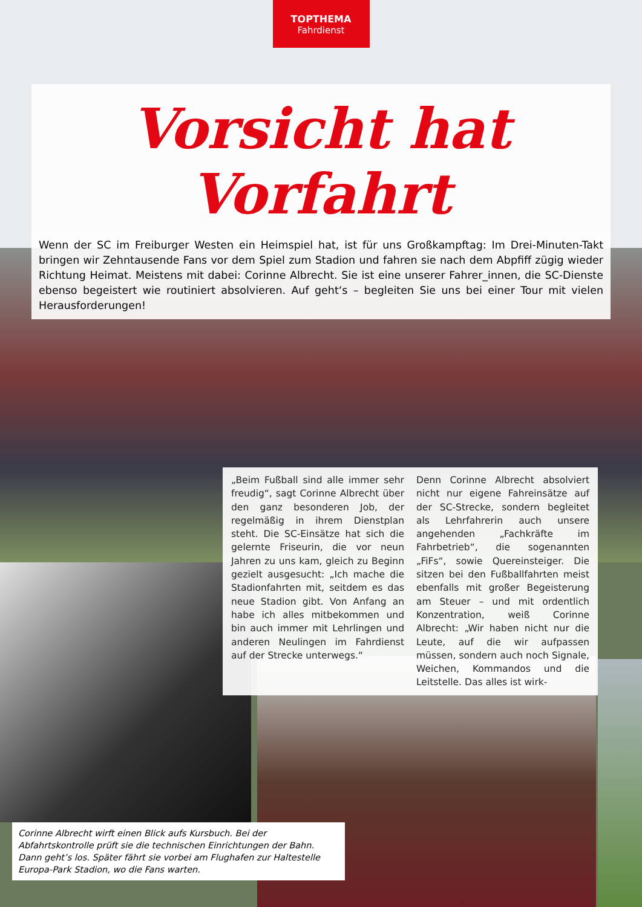TOPTHEMA
Fahrdienst
Vorsicht hat Vorfahrt
Wenn der SC im Freiburger Westen ein Heimspiel hat, ist für uns Großkampftag: Im Drei-Minuten-Takt bringen wir Zehntausende Fans vor dem Spiel zum Stadion und fahren sie nach dem Abpfiff zügig wieder Richtung Heimat. Meistens mit dabei: Corinne Albrecht. Sie ist eine unserer Fahrer_innen, die SC-Dienste ebenso begeistert wie routiniert absolvieren. Auf geht‘s – begleiten Sie uns bei einer Tour mit vielen Herausforderungen!
„Beim Fußball sind alle immer sehr freudig“, sagt Corinne Albrecht über den ganz besonderen Job, der regelmäßig in ihrem Dienstplan steht. Die SC-Einsätze hat sich die gelernte Friseurin, die vor neun Jahren zu uns kam, gleich zu Beginn gezielt ausgesucht: „Ich mache die Stadionfahrten mit, seitdem es das neue Stadion gibt. Von Anfang an habe ich alles mitbekommen und bin auch immer mit Lehrlingen und anderen Neulingen im Fahrdienst auf der Strecke unterwegs.“
Denn Corinne Albrecht absolviert nicht nur eigene Fahreinsätze auf der SC-Strecke, sondern begleitet als Lehrfahrerin auch unsere angehenden „Fachkräfte im Fahrbetrieb“, die sogenannten „FiFs“, sowie Quereinsteiger. Die sitzen bei den Fußballfahrten meist ebenfalls mit großer Begeisterung am Steuer – und mit ordentlich Konzentration, weiß Corinne Albrecht: „Wir haben nicht nur die Leute, auf die wir aufpassen müssen, sondern auch noch Signale, Weichen, Kommandos und die Leitstelle. Das alles ist wirk-
Corinne Albrecht wirft einen Blick aufs Kursbuch. Bei der Abfahrtskontrolle prüft sie die technischen Einrichtungen der Bahn. Dann geht’s los. Später fährt sie vorbei am Flughafen zur Haltestelle Europa-Park Stadion, wo die Fans warten.